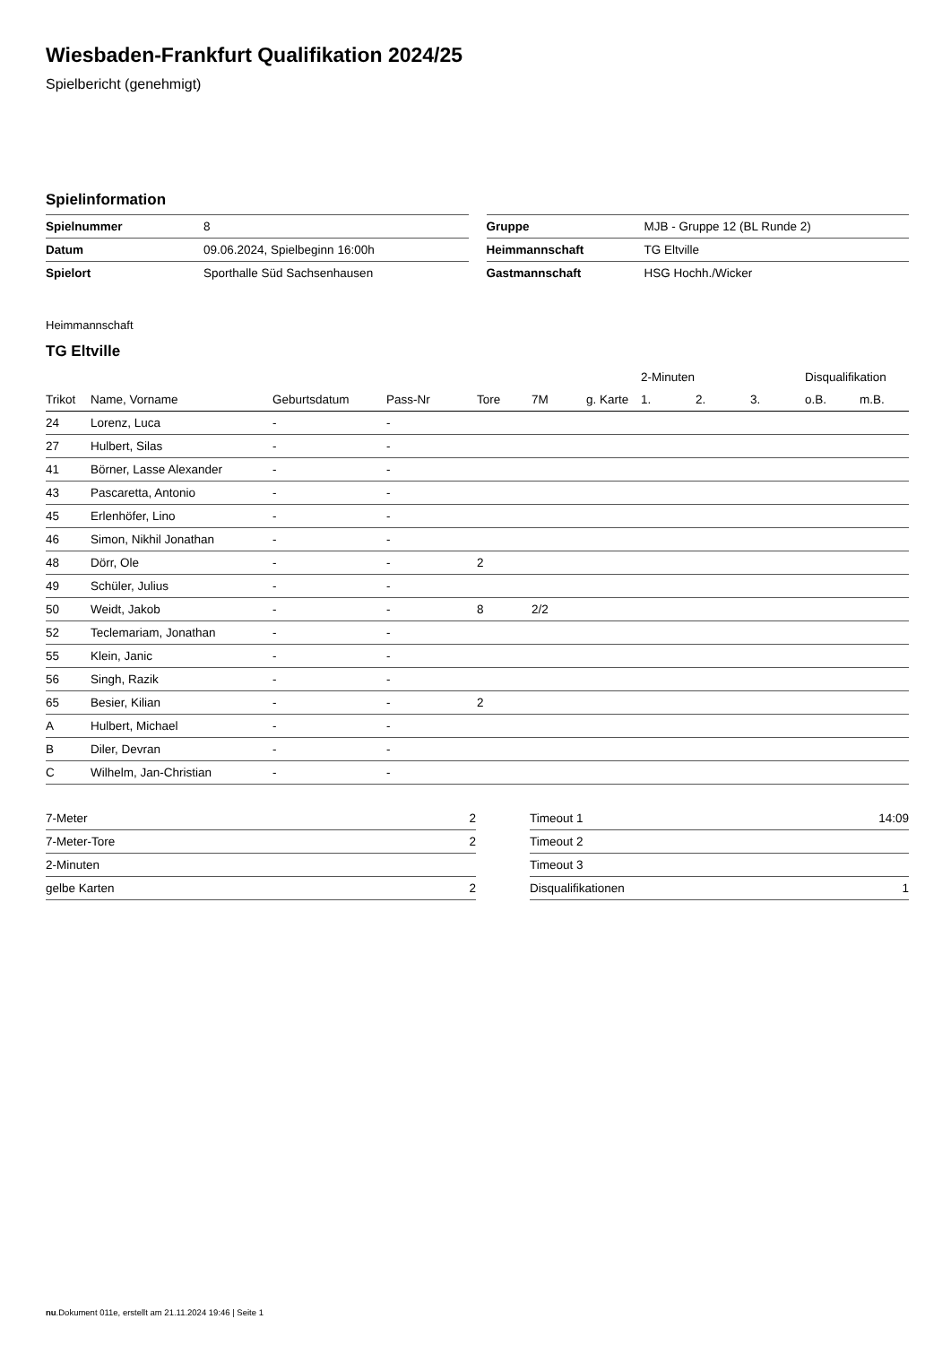Wiesbaden-Frankfurt Qualifikation 2024/25
Spielbericht (genehmigt)
Spielinformation
| Spielnummer | 8 |
| Datum | 09.06.2024, Spielbeginn 16:00h |
| Spielort | Sporthalle Süd Sachsenhausen |
| Gruppe | MJB - Gruppe 12 (BL Runde 2) |
| Heimmannschaft | TG Eltville |
| Gastmannschaft | HSG Hochh./Wicker |
Heimmannschaft
TG Eltville
| | | | | | | | 2-Minuten | | | Disqualifikation | |
| --- | --- | --- | --- | --- | --- | --- | --- | --- | --- | --- | --- |
| Trikot | Name, Vorname | Geburtsdatum | Pass-Nr | Tore | 7M | g. Karte | 1. | 2. | 3. | o.B. | m.B. |
| 24 | Lorenz, Luca | - | - | | | | | | | | |
| 27 | Hulbert, Silas | - | - | | | | | | | | |
| 41 | Börner, Lasse Alexander | - | - | | | | | | | | |
| 43 | Pascaretta, Antonio | - | - | | | | | | | | |
| 45 | Erlenhöfer, Lino | - | - | | | | | | | | |
| 46 | Simon, Nikhil Jonathan | - | - | | | | | | | | |
| 48 | Dörr, Ole | - | - | 2 | | | | | | | |
| 49 | Schüler, Julius | - | - | | | | | | | | |
| 50 | Weidt, Jakob | - | - | 8 | 2/2 | | | | | | |
| 52 | Teclemariam, Jonathan | - | - | | | | | | | | |
| 55 | Klein, Janic | - | - | | | | | | | | |
| 56 | Singh, Razik | - | - | | | | | | | | |
| 65 | Besier, Kilian | - | - | 2 | | | | | | | |
| A | Hulbert, Michael | - | - | | | | | | | | |
| B | Diler, Devran | - | - | | | | | | | | |
| C | Wilhelm, Jan-Christian | - | - | | | | | | | | |
| 7-Meter | 2 |
| 7-Meter-Tore | 2 |
| 2-Minuten | |
| gelbe Karten | 2 |
| Timeout 1 | 14:09 |
| Timeout 2 | |
| Timeout 3 | |
| Disqualifikationen | 1 |
nu.Dokument 011e, erstellt am 21.11.2024 19:46 | Seite 1